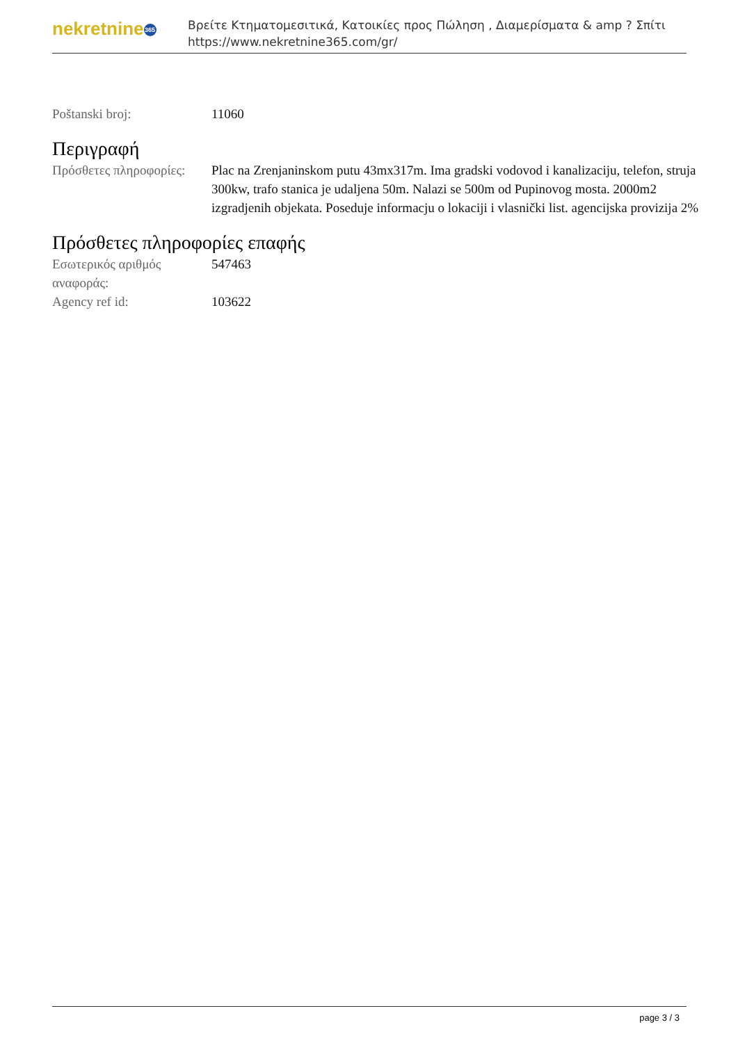nekretnine 365
Βρείτε Κτηματομεσιτικά, Κατοικίες προς Πώληση , Διαμερίσματα & amp ? Σπίτι
https://www.nekretnine365.com/gr/
Poštanski broj: 11060
Περιγραφή
Πρόσθετες πληροφορίες:
Plac na Zrenjaninskom putu 43mx317m. Ima gradski vodovod i kanalizaciju, telefon, struja 300kw, trafo stanica je udaljena 50m. Nalazi se 500m od Pupinovog mosta. 2000m2 izgradjenih objekata. Poseduje informacju o lokaciji i vlasnički list. agencijska provizija 2%
Πρόσθετες πληροφορίες επαφής
Εσωτερικός αριθμός αναφοράς:
547463
Agency ref id: 103622
page 3 / 3